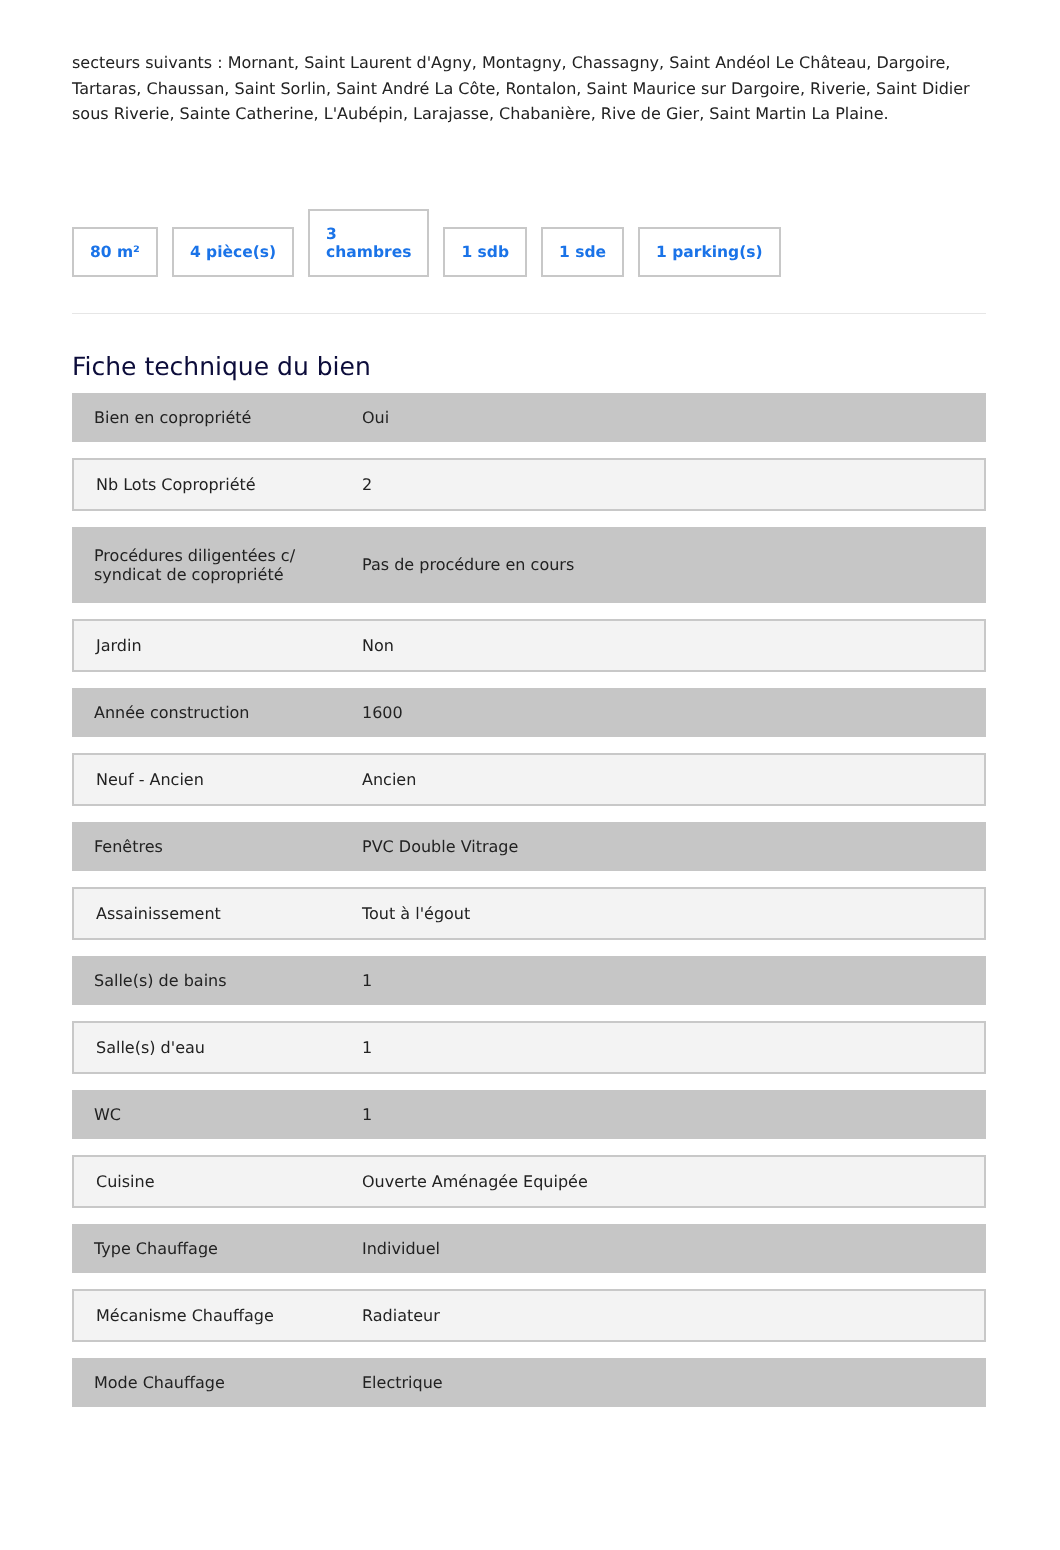secteurs suivants : Mornant, Saint Laurent d'Agny, Montagny, Chassagny, Saint Andéol Le Château, Dargoire, Tartaras, Chaussan, Saint Sorlin, Saint André La Côte, Rontalon, Saint Maurice sur Dargoire, Riverie, Saint Didier sous Riverie, Sainte Catherine, L'Aubépin, Larajasse, Chabanière, Rive de Gier, Saint Martin La Plaine.
80 m²
4 pièce(s)
3
chambres
1 sdb
1 sde
1 parking(s)
Fiche technique du bien
| Bien en copropriété | Oui |
| Nb Lots Copropriété | 2 |
| Procédures diligentées c/ syndicat de copropriété | Pas de procédure en cours |
| Jardin | Non |
| Année construction | 1600 |
| Neuf - Ancien | Ancien |
| Fenêtres | PVC Double Vitrage |
| Assainissement | Tout à l'égout |
| Salle(s) de bains | 1 |
| Salle(s) d'eau | 1 |
| WC | 1 |
| Cuisine | Ouverte Aménagée Equipée |
| Type Chauffage | Individuel |
| Mécanisme Chauffage | Radiateur |
| Mode Chauffage | Electrique |